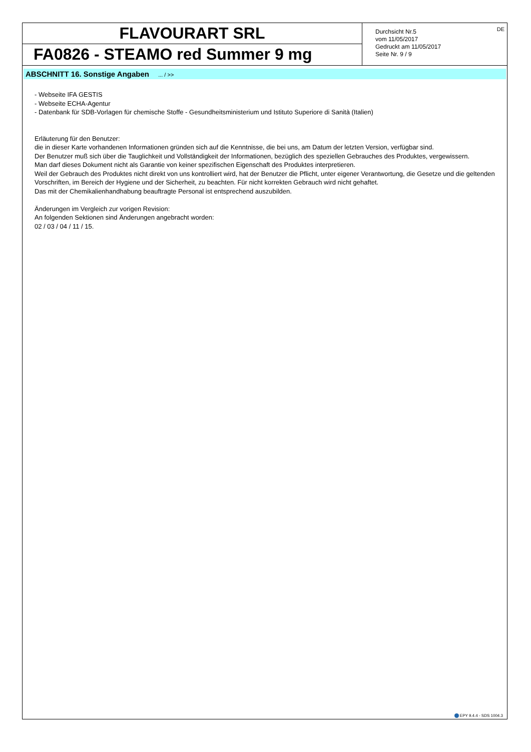FLAVOURART SRL
FA0826 - STEAMO red Summer 9 mg
Durchsicht Nr.5
vom 11/05/2017
Gedruckt am 11/05/2017
Seite Nr. 9 / 9
DE
ABSCHNITT 16. Sonstige Angaben ... / >>
- Webseite IFA GESTIS
- Webseite ECHA-Agentur
- Datenbank für SDB-Vorlagen für chemische Stoffe - Gesundheitsministerium und Istituto Superiore di Sanità (Italien)
Erläuterung für den Benutzer:
die in dieser Karte vorhandenen Informationen gründen sich auf die Kenntnisse, die bei uns, am Datum der letzten Version, verfügbar sind.
Der Benutzer muß sich über die Tauglichkeit und Vollständigkeit der Informationen, bezüglich des speziellen Gebrauches des Produktes, vergewissern.
Man darf dieses Dokument nicht als Garantie von keiner spezifischen Eigenschaft des Produktes interpretieren.
Weil der Gebrauch des Produktes nicht direkt von uns kontrolliert wird, hat der Benutzer die Pflicht, unter eigener Verantwortung, die Gesetze und die geltenden Vorschriften, im Bereich der Hygiene und der Sicherheit, zu beachten. Für nicht korrekten Gebrauch wird nicht gehaftet.
Das mit der Chemikalienhandhabung beauftragte Personal ist entsprechend auszubilden.
Änderungen im Vergleich zur vorigen Revision:
An folgenden Sektionen sind Änderungen angebracht worden:
02 / 03 / 04 / 11 / 15.
EPY 9.4.4 - SDS 1004.3